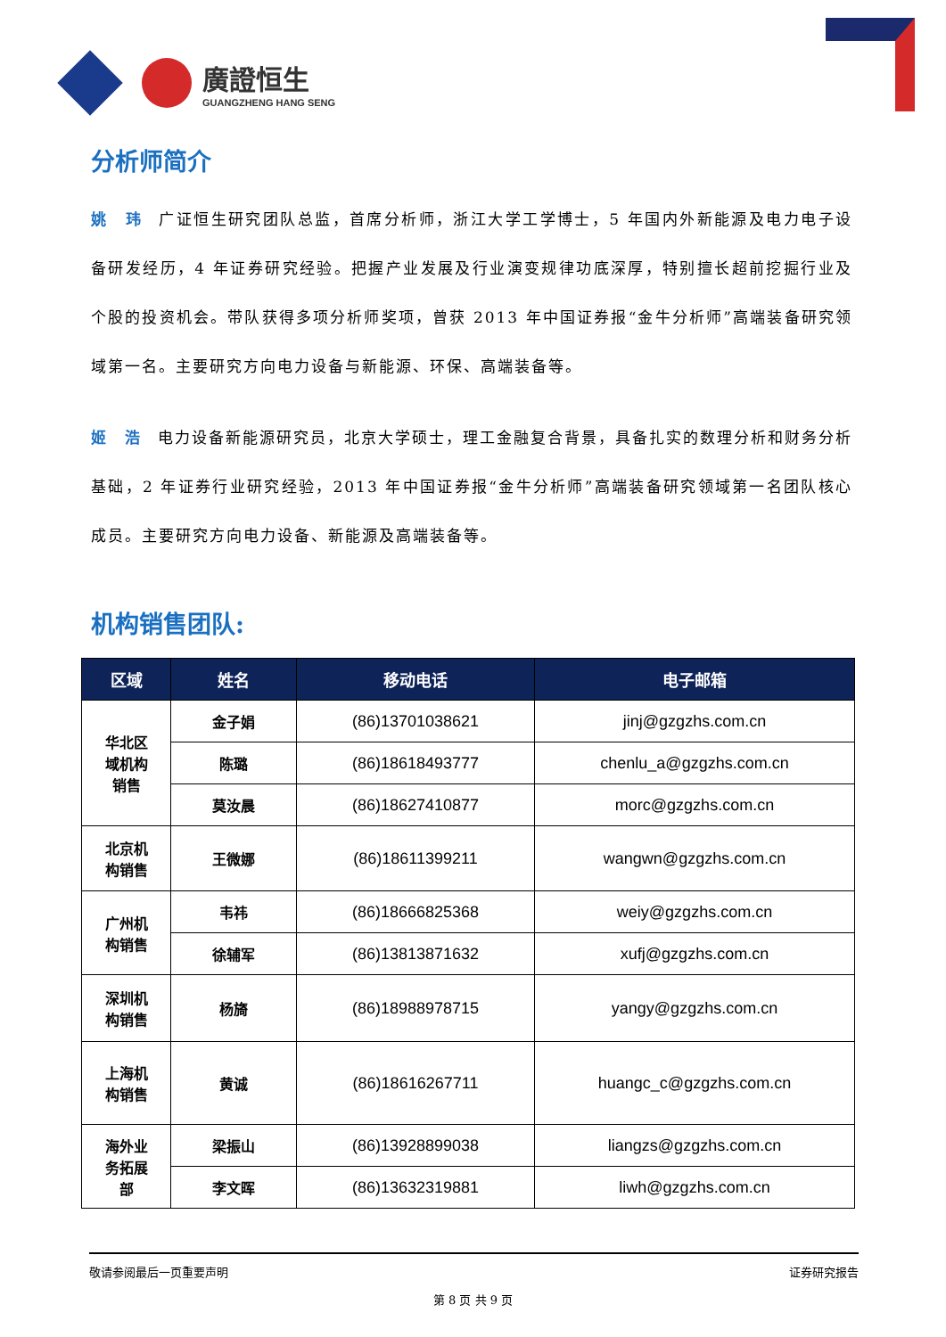廣證恒生
GUANGZHENG HANG SENG
分析师简介
姚　玮 广证恒生研究团队总监，首席分析师，浙江大学工学博士，5 年国内外新能源及电力电子设备研发经历，4 年证券研究经验。把握产业发展及行业演变规律功底深厚，特别擅长超前挖掘行业及个股的投资机会。带队获得多项分析师奖项，曾获 2013 年中国证券报“金牛分析师”高端装备研究领域第一名。主要研究方向电力设备与新能源、环保、高端装备等。
姬　浩 电力设备新能源研究员，北京大学硕士，理工金融复合背景，具备扎实的数理分析和财务分析基础，2 年证券行业研究经验，2013 年中国证券报“金牛分析师”高端装备研究领域第一名团队核心成员。主要研究方向电力设备、新能源及高端装备等。
机构销售团队:
| 区域 | 姓名 | 移动电话 | 电子邮箱 |
| --- | --- | --- | --- |
| 华北区 域机构 销售 | 金子娟 | (86)13701038621 | jinj@gzgzhs.com.cn |
| | 陈璐 | (86)18618493777 | chenlu_a@gzgzhs.com.cn |
| | 莫汝晨 | (86)18627410877 | morc@gzgzhs.com.cn |
| 北京机 构销售 | 王微娜 | (86)18611399211 | wangwn@gzgzhs.com.cn |
| 广州机 构销售 | 韦祎 | (86)18666825368 | weiy@gzgzhs.com.cn |
| | 徐辅军 | (86)13813871632 | xufj@gzgzhs.com.cn |
| 深圳机 构销售 | 杨旖 | (86)18988978715 | yangy@gzgzhs.com.cn |
| 上海机 构销售 | 黄诚 | (86)18616267711 | huangc_c@gzgzhs.com.cn |
| 海外业 务拓展 部 | 梁振山 | (86)13928899038 | liangzs@gzgzhs.com.cn |
| | 李文晖 | (86)13632319881 | liwh@gzgzhs.com.cn |
敬请参阅最后一页重要声明 证券研究报告
第 8 页 共 9 页